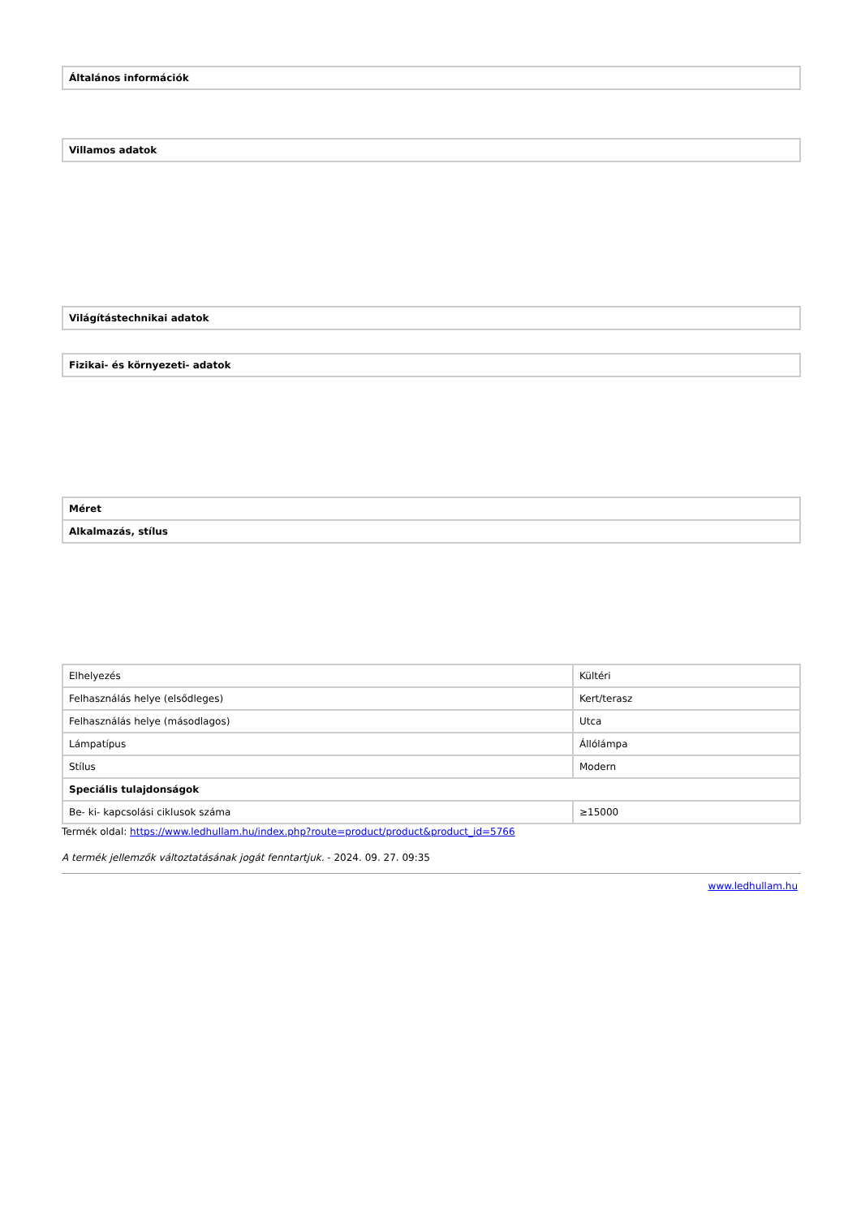Általános információk
Villamos adatok
Világítástechnikai adatok
Fizikai- és környezeti- adatok
Méret
Alkalmazás, stílus
| Elhelyezés | Kültéri |
| Felhasználás helye (elsődleges) | Kert/terasz |
| Felhasználás helye (másodlagos) | Utca |
| Lámpatípus | Állólámpa |
| Stílus | Modern |
| Speciális tulajdonságok | |
| Be- ki- kapcsolási ciklusok száma | ≥15000 |
Termék oldal: https://www.ledhullam.hu/index.php?route=product/product&product_id=5766
A termék jellemzők változtatásának jogát fenntartjuk. - 2024. 09. 27. 09:35
www.ledhullam.hu